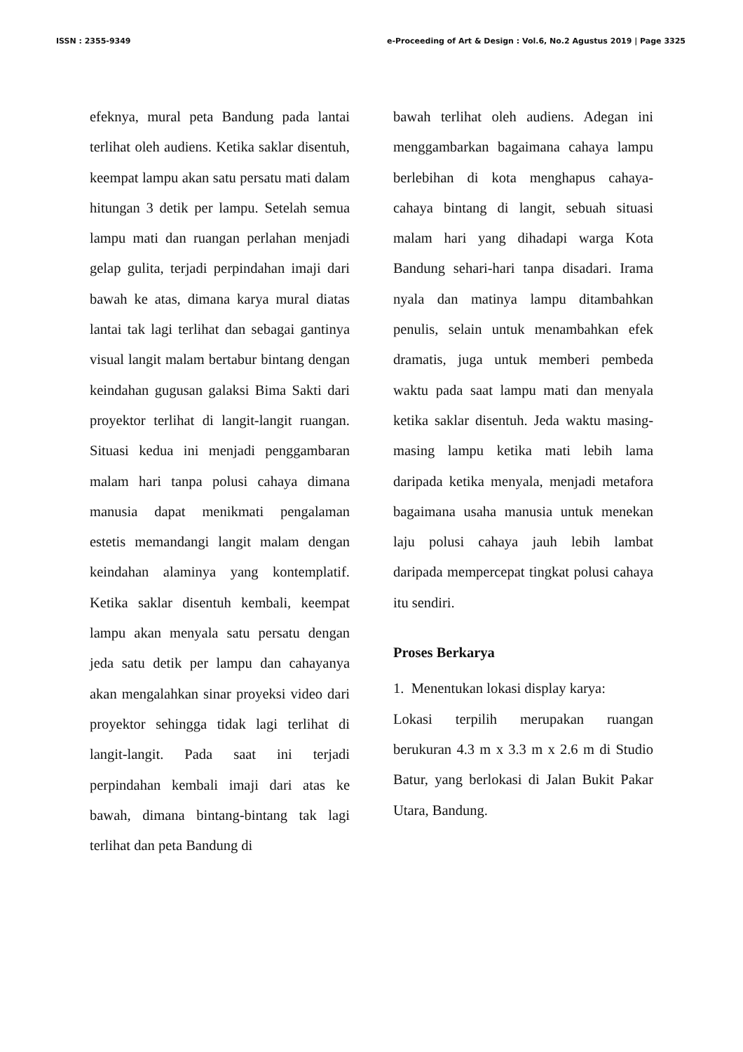ISSN : 2355-9349 e-Proceeding of Art & Design : Vol.6, No.2 Agustus 2019 | Page 3325
efeknya, mural peta Bandung pada lantai terlihat oleh audiens. Ketika saklar disentuh, keempat lampu akan satu persatu mati dalam hitungan 3 detik per lampu. Setelah semua lampu mati dan ruangan perlahan menjadi gelap gulita, terjadi perpindahan imaji dari bawah ke atas, dimana karya mural diatas lantai tak lagi terlihat dan sebagai gantinya visual langit malam bertabur bintang dengan keindahan gugusan galaksi Bima Sakti dari proyektor terlihat di langit-langit ruangan. Situasi kedua ini menjadi penggambaran malam hari tanpa polusi cahaya dimana manusia dapat menikmati pengalaman estetis memandangi langit malam dengan keindahan alaminya yang kontemplatif. Ketika saklar disentuh kembali, keempat lampu akan menyala satu persatu dengan jeda satu detik per lampu dan cahayanya akan mengalahkan sinar proyeksi video dari proyektor sehingga tidak lagi terlihat di langit-langit. Pada saat ini terjadi perpindahan kembali imaji dari atas ke bawah, dimana bintang-bintang tak lagi terlihat dan peta Bandung di
bawah terlihat oleh audiens. Adegan ini menggambarkan bagaimana cahaya lampu berlebihan di kota menghapus cahaya-cahaya bintang di langit, sebuah situasi malam hari yang dihadapi warga Kota Bandung sehari-hari tanpa disadari. Irama nyala dan matinya lampu ditambahkan penulis, selain untuk menambahkan efek dramatis, juga untuk memberi pembeda waktu pada saat lampu mati dan menyala ketika saklar disentuh. Jeda waktu masing-masing lampu ketika mati lebih lama daripada ketika menyala, menjadi metafora bagaimana usaha manusia untuk menekan laju polusi cahaya jauh lebih lambat daripada mempercepat tingkat polusi cahaya itu sendiri.
Proses Berkarya
1. Menentukan lokasi display karya:
Lokasi terpilih merupakan ruangan berukuran 4.3 m x 3.3 m x 2.6 m di Studio Batur, yang berlokasi di Jalan Bukit Pakar Utara, Bandung.